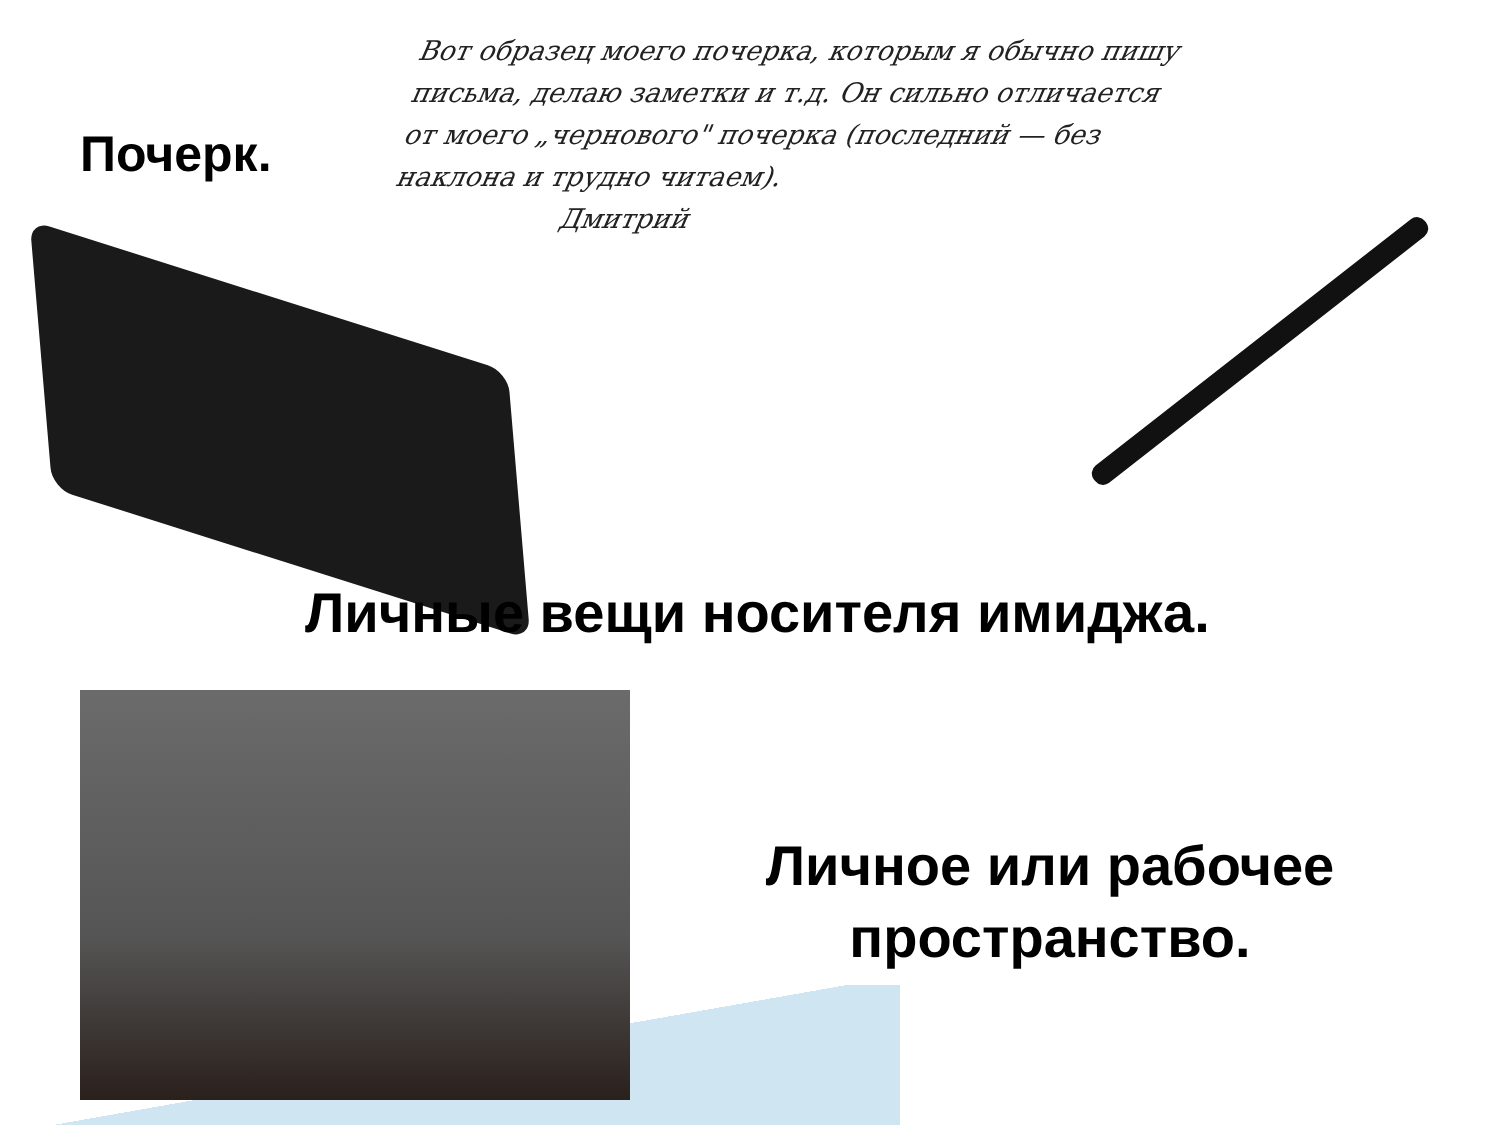Почерк.
Вот образец моего почерка, которым я обычно пишу письма, делаю заметки и т.д. Он сильно отличается от моего „чернового" почерка (последний — без наклона и трудно читаем).
Дмитрий
Личные вещи носителя имиджа.
Личное или рабочее пространство.